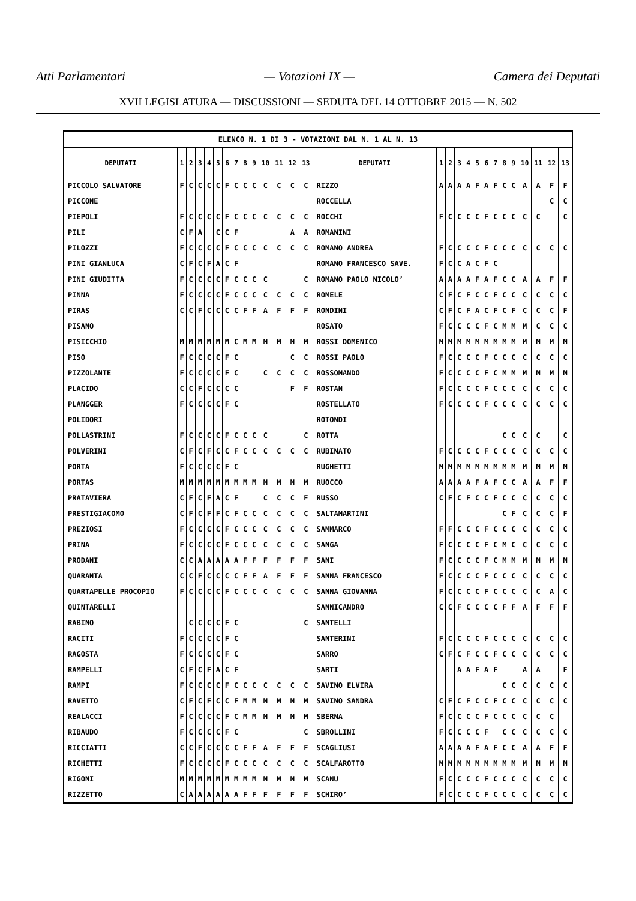Atti Parlamentari — Votazioni IX — Camera dei Deputati
XVII LEGISLATURA — DISCUSSIONI — SEDUTA DEL 14 OTTOBRE 2015 — N. 502
| ELENCO N. 1 DI 3 - VOTAZIONI DAL N. 1 AL N. 13 | | | | | | | | | | | | | | | | | | | | | | | | | | | |
| DEPUTATI | 1 | 2 | 3 | 4 | 5 | 6 | 7 | 8 | 9 | 10 | 11 | 12 | 13 | DEPUTATI | 1 | 2 | 3 | 4 | 5 | 6 | 7 | 8 | 9 | 10 | 11 | 12 | 13 |
| PICCOLO SALVATORE | F | C | C | C | C | F | C | C | C | C | C | C | C | RIZZO | A | A | A | A | F | A | F | C | C | A | A | F | F |
| PICCONE | | | | | | | | | | | | | | ROCCELLA | | | | | | | | | | | | C | C |
| PIEPOLI | F | C | C | C | C | F | C | C | C | C | C | C | C | ROCCHI | F | C | C | C | C | F | C | C | C | C | C | | C |
| PILI | C | F | A | | C | C | F | | | | | A | A | ROMANINI | | | | | | | | | | | | | |
| PILOZZI | F | C | C | C | C | F | C | C | C | C | C | C | C | ROMANO ANDREA | F | C | C | C | C | F | C | C | C | C | C | C | C |
| PINI GIANLUCA | C | F | C | F | A | C | F | | | | | | | ROMANO FRANCESCO SAVE. | F | C | C | A | C | F | C | | | | | | |
| PINI GIUDITTA | F | C | C | C | C | F | C | C | C | C | | | C | ROMANO PAOLO NICOLO’ | A | A | A | A | F | A | F | C | C | A | A | F | F |
| PINNA | F | C | C | C | C | F | C | C | C | C | C | C | C | ROMELE | C | F | C | F | C | C | F | C | C | C | C | C | C |
| PIRAS | C | C | F | C | C | C | C | F | F | A | F | F | F | RONDINI | C | F | C | F | A | C | F | C | F | C | C | C | F |
| PISANO | | | | | | | | | | | | | | ROSATO | F | C | C | C | C | F | C | M | M | M | C | C | C |
| PISICCHIO | M | M | M | M | M | M | C | M | M | M | M | M | M | ROSSI DOMENICO | M | M | M | M | M | M | M | M | M | M | M | M | M |
| PISO | F | C | C | C | C | F | C | | | | | C | C | ROSSI PAOLO | F | C | C | C | C | F | C | C | C | C | C | C | C |
| PIZZOLANTE | F | C | C | C | C | F | C | | | C | C | C | C | ROSSOMANDO | F | C | C | C | C | F | C | M | M | M | M | M | M |
| PLACIDO | C | C | F | C | C | C | C | | | | | F | F | ROSTAN | F | C | C | C | C | F | C | C | C | C | C | C | C |
| PLANGGER | F | C | C | C | C | F | C | | | | | | | ROSTELLATO | F | C | C | C | C | F | C | C | C | C | C | C | C |
| POLIDORI | | | | | | | | | | | | | | ROTONDI | | | | | | | | | | | | | |
| POLLASTRINI | F | C | C | C | C | F | C | C | C | C | | | C | ROTTA | | | | | | | | C | C | C | C | | C |
| POLVERINI | C | F | C | F | C | C | F | C | C | C | C | C | C | RUBINATO | F | C | C | C | C | F | C | C | C | C | C | C | C |
| PORTA | F | C | C | C | C | F | C | | | | | | | RUGHETTI | M | M | M | M | M | M | M | M | M | M | M | M | M |
| PORTAS | M | M | M | M | M | M | M | M | M | M | M | M | M | RUOCCO | A | A | A | A | F | A | F | C | C | A | A | F | F |
| PRATAVIERA | C | F | C | F | A | C | F | | | C | C | C | F | RUSSO | C | F | C | F | C | C | F | C | C | C | C | C | C |
| PRESTIGIACOMO | C | F | C | F | F | C | F | C | C | C | C | C | C | SALTAMARTINI | | | | | | | | C | F | C | C | C | F |
| PREZIOSI | F | C | C | C | C | F | C | C | C | C | C | C | C | SAMMARCO | F | F | C | C | C | F | C | C | C | C | C | C | C |
| PRINA | F | C | C | C | C | F | C | C | C | C | C | C | C | SANGA | F | C | C | C | C | F | C | M | C | C | C | C | C |
| PRODANI | C | C | A | A | A | A | A | F | F | F | F | F | F | SANI | F | C | C | C | C | F | C | M | M | M | M | M | M |
| QUARANTA | C | C | F | C | C | C | C | F | F | A | F | F | F | SANNA FRANCESCO | F | C | C | C | C | F | C | C | C | C | C | C | C |
| QUARTAPELLE PROCOPIO | F | C | C | C | C | F | C | C | C | C | C | C | C | SANNA GIOVANNA | F | C | C | C | C | F | C | C | C | C | C | A | C |
| QUINTARELLI | | | | | | | | | | | | | | SANNICANDRO | C | C | F | C | C | C | C | F | F | A | F | F | F |
| RABINO | | C | C | C | C | F | C | | | | | | C | SANTELLI | | | | | | | | | | | | | |
| RACITI | F | C | C | C | C | F | C | | | | | | | SANTERINI | F | C | C | C | C | F | C | C | C | C | C | C | C |
| RAGOSTA | F | C | C | C | C | F | C | | | | | | | SARRO | C | F | C | F | C | C | F | C | C | C | C | C | C |
| RAMPELLI | C | F | C | F | A | C | F | | | | | | | SARTI | | | A | A | F | A | F | | | A | A | | F |
| RAMPI | F | C | C | C | C | F | C | C | C | C | C | C | C | SAVINO ELVIRA | | | | | | | | C | C | C | C | C | C |
| RAVETTO | C | F | C | F | C | C | F | M | M | M | M | M | M | SAVINO SANDRA | C | F | C | F | C | C | F | C | C | C | C | C | C |
| REALACCI | F | C | C | C | C | F | C | M | M | M | M | M | M | SBERNA | F | C | C | C | C | F | C | C | C | C | C | C | |
| RIBAUDO | F | C | C | C | C | F | C | | | | | | C | SBROLLINI | F | C | C | C | C | F | | C | C | C | C | C | C |
| RICCIATTI | C | C | F | C | C | C | C | F | F | A | F | F | F | SCAGLIUSI | A | A | A | A | F | A | F | C | C | A | A | F | F |
| RICHETTI | F | C | C | C | C | F | C | C | C | C | C | C | C | SCALFAROTTO | M | M | M | M | M | M | M | M | M | M | M | M | M |
| RIGONI | M | M | M | M | M | M | M | M | M | M | M | M | M | SCANU | F | C | C | C | C | F | C | C | C | C | C | C | C |
| RIZZETTO | C | A | A | A | A | A | A | F | F | F | F | F | F | SCHIRO’ | F | C | C | C | C | F | C | C | C | C | C | C | C |